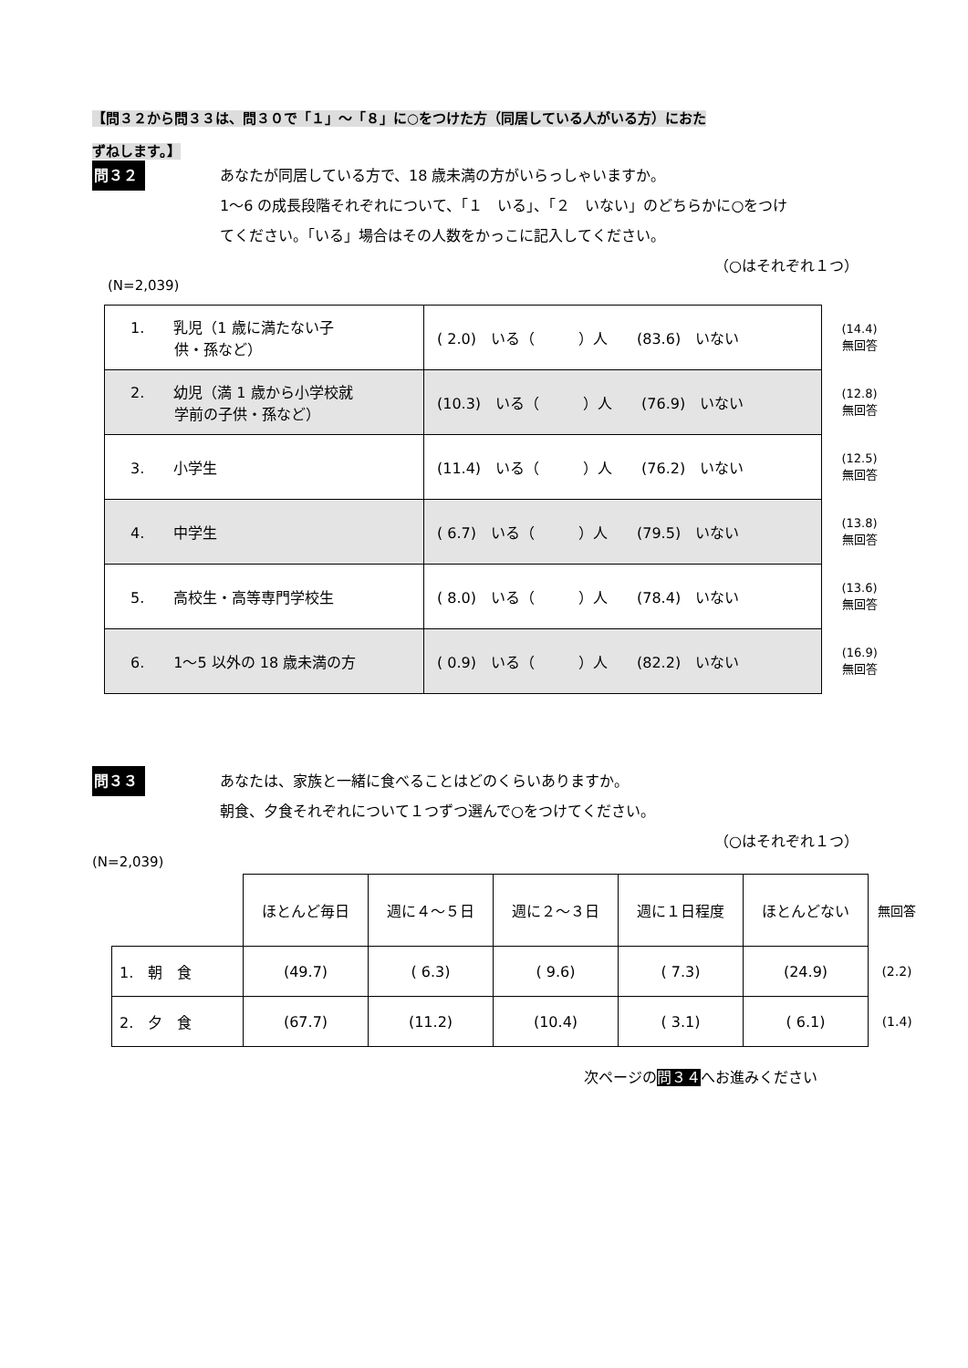【問３２から問３３は、問３０で「１」～「８」に○をつけた方（同居している人がいる方）におた
ずねします。】
問３２
あなたが同居している方で、18 歳未満の方がいらっしゃいますか。
1～6 の成長段階それぞれについて、「１　いる」、「２　いない」のどちらかに○をつけ
てください。「いる」場合はその人数をかっこに記入してください。
（○はそれぞれ１つ）
(N=2,039)
| 1. 乳児（1 歳に満たない子 供・孫など） | ( 2.0) いる（ ）人 (83.6) いない | (14.4) 無回答 |
| 2. 幼児（満 1 歳から小学校就 学前の子供・孫など） | (10.3) いる（ ）人 (76.9) いない | (12.8) 無回答 |
| 3. 小学生 | (11.4) いる（ ）人 (76.2) いない | (12.5) 無回答 |
| 4. 中学生 | ( 6.7) いる（ ）人 (79.5) いない | (13.8) 無回答 |
| 5. 高校生・高等専門学校生 | ( 8.0) いる（ ）人 (78.4) いない | (13.6) 無回答 |
| 6. 1～5 以外の 18 歳未満の方 | ( 0.9) いる（ ）人 (82.2) いない | (16.9) 無回答 |
問３３
あなたは、家族と一緒に食べることはどのくらいありますか。
朝食、夕食それぞれについて１つずつ選んで○をつけてください。
（○はそれぞれ１つ）
(N=2,039)
| | ほとんど毎日 | 週に４～５日 | 週に２～３日 | 週に１日程度 | ほとんどない | 無回答 |
| --- | --- | --- | --- | --- | --- | --- |
| 1. 朝 食 | (49.7) | ( 6.3) | ( 9.6) | ( 7.3) | (24.9) | (2.2) |
| 2. 夕 食 | (67.7) | (11.2) | (10.4) | ( 3.1) | ( 6.1) | (1.4) |
次ページの問３４へお進みください